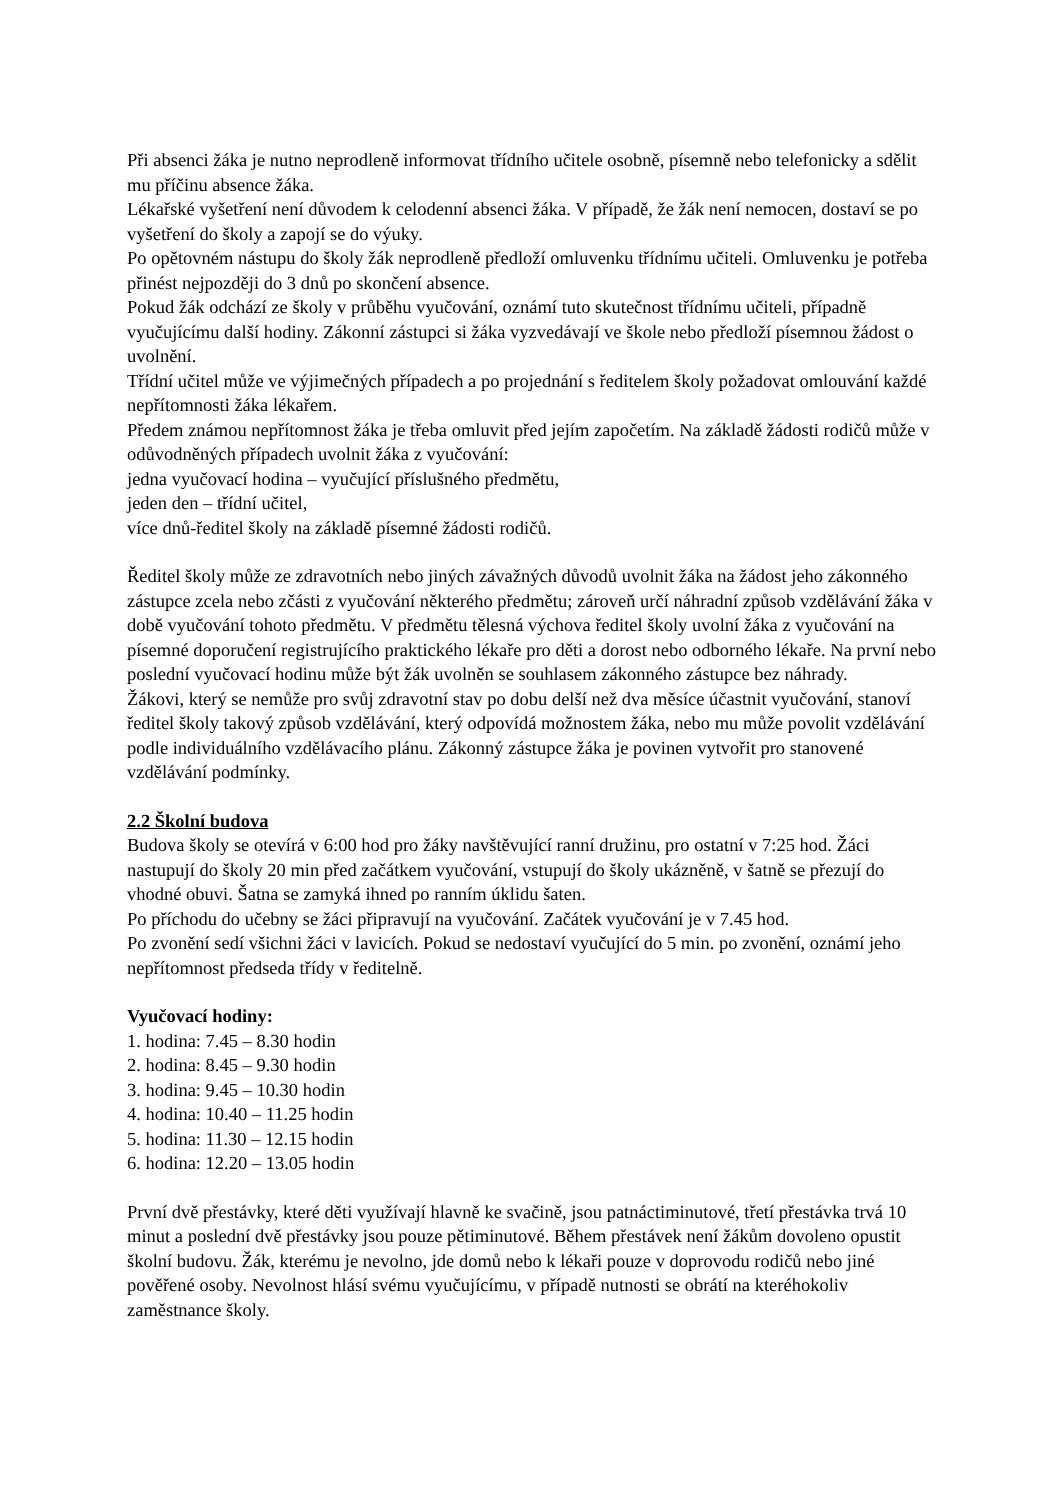Při absenci žáka je nutno neprodleně informovat třídního učitele osobně, písemně nebo telefonicky a sdělit mu příčinu absence žáka.
Lékařské vyšetření není důvodem k celodenní absenci žáka. V případě, že žák není nemocen, dostaví se po vyšetření do školy a zapojí se do výuky.
Po opětovném nástupu do školy žák neprodleně předloží omluvenku třídnímu učiteli. Omluvenku je potřeba přinést nejpozději do 3 dnů po skončení absence.
Pokud žák odchází ze školy v průběhu vyučování, oznámí tuto skutečnost třídnímu učiteli, případně vyučujícímu další hodiny. Zákonní zástupci si žáka vyzvedávají ve škole nebo předloží písemnou žádost o uvolnění.
Třídní učitel může ve výjimečných případech a po projednání s ředitelem školy požadovat omlouvání každé nepřítomnosti žáka lékařem.
Předem známou nepřítomnost žáka je třeba omluvit před jejím započetím. Na základě žádosti rodičů může v odůvodněných případech uvolnit žáka z vyučování:
jedna vyučovací hodina – vyučující příslušného předmětu,
jeden den – třídní učitel,
více dnů-ředitel školy na základě písemné žádosti rodičů.
Ředitel školy může ze zdravotních nebo jiných závažných důvodů uvolnit žáka na žádost jeho zákonného zástupce zcela nebo zčásti z vyučování některého předmětu; zároveň určí náhradní způsob vzdělávání žáka v době vyučování tohoto předmětu. V předmětu tělesná výchova ředitel školy uvolní žáka z vyučování na písemné doporučení registrujícího praktického lékaře pro děti a dorost nebo odborného lékaře. Na první nebo poslední vyučovací hodinu může být žák uvolněn se souhlasem zákonného zástupce bez náhrady.
Žákovi, který se nemůže pro svůj zdravotní stav po dobu delší než dva měsíce účastnit vyučování, stanoví ředitel školy takový způsob vzdělávání, který odpovídá možnostem žáka, nebo mu může povolit vzdělávání podle individuálního vzdělávacího plánu. Zákonný zástupce žáka je povinen vytvořit pro stanovené vzdělávání podmínky.
2.2 Školní budova
Budova školy se otevírá v 6:00 hod pro žáky navštěvující ranní družinu, pro ostatní v 7:25 hod. Žáci nastupují do školy 20 min před začátkem vyučování, vstupují do školy ukázněně, v šatně se přezují do vhodné obuvi. Šatna se zamyká ihned po ranním úklidu šaten.
Po příchodu do učebny se žáci připravují na vyučování. Začátek vyučování je v 7.45 hod.
Po zvonění sedí všichni žáci v lavicích. Pokud se nedostaví vyučující do 5 min. po zvonění, oznámí jeho nepřítomnost předseda třídy v ředitelně.
Vyučovací hodiny:
1. hodina: 7.45 – 8.30 hodin
2. hodina: 8.45 – 9.30 hodin
3. hodina: 9.45 – 10.30 hodin
4. hodina: 10.40 – 11.25 hodin
5. hodina: 11.30 – 12.15 hodin
6. hodina: 12.20 – 13.05 hodin
První dvě přestávky, které děti využívají hlavně ke svačině, jsou patnáctiminutové, třetí přestávka trvá 10 minut a poslední dvě přestávky jsou pouze pětiminutové. Během přestávek není žákům dovoleno opustit školní budovu. Žák, kterému je nevolno, jde domů nebo k lékaři pouze v doprovodu rodičů nebo jiné pověřené osoby. Nevolnost hlásí svému vyučujícímu, v případě nutnosti se obrátí na kteréhokoliv zaměstnance školy.